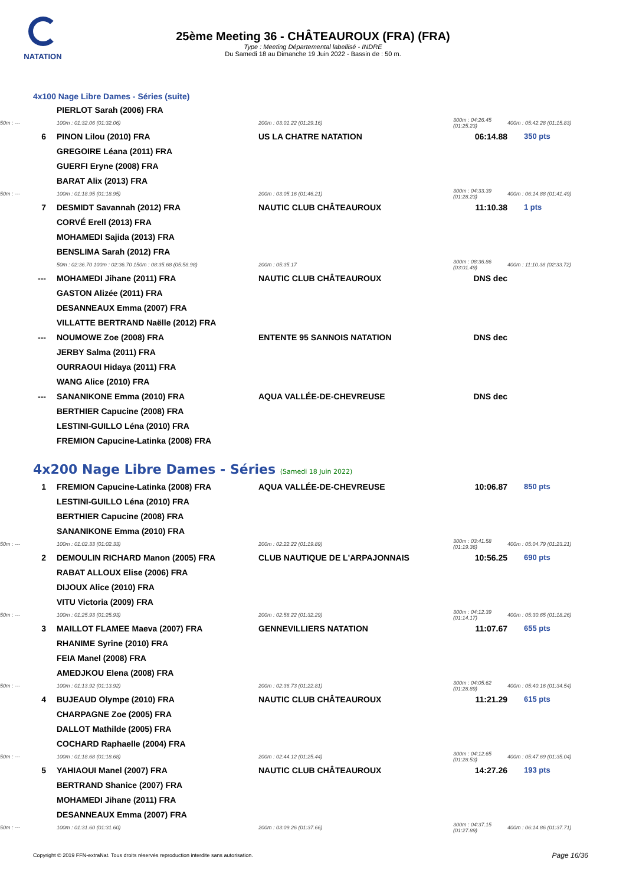NATATION
25ème Meeting 36 - CHÂTEAUROUX (FRA) (FRA)
Type : Meeting Départemental labellisé - INDRE
Du Samedi 18 au Dimanche 19 Juin 2022 - Bassin de : 50 m.
4x100 Nage Libre Dames - Séries (suite)
| | PIERLOT Sarah (2006) FRA | | | |
| 50m : --- | 100m : 01:32.06 (01:32.06) | 200m : 03:01.22 (01:29.16) | 300m : 04:26.45 (01:25.23) | 400m : 05:42.28 (01:15.83) |
| 6 | PINON Lilou (2010) FRA | US LA CHATRE NATATION | 06:14.88 | 350 pts |
| | GREGOIRE Léana (2011) FRA | | | |
| | GUERFI Eryne (2008) FRA | | | |
| | BARAT Alix (2013) FRA | | | |
| 50m : --- | 100m : 01:18.95 (01:18.95) | 200m : 03:05.16 (01:46.21) | 300m : 04:33.39 (01:28.23) | 400m : 06:14.88 (01:41.49) |
| 7 | DESMIDT Savannah (2012) FRA | NAUTIC CLUB CHÂTEAUROUX | 11:10.38 | 1 pts |
| | CORVÉ Erell (2013) FRA | | | |
| | MOHAMEDI Sajida (2013) FRA | | | |
| | BENSLIMA Sarah (2012) FRA | | | |
| | 50m : 02:36.70 100m : 02:36.70 150m : 08:35.68 (05:58.98) | 200m : 05:35.17 | 300m : 08:36.86 (03:01.49) | 400m : 11:10.38 (02:33.72) |
| --- | MOHAMEDI Jihane (2011) FRA | NAUTIC CLUB CHÂTEAUROUX | DNS dec | |
| | GASTON Alizée (2011) FRA | | | |
| | DESANNEAUX Emma (2007) FRA | | | |
| | VILLATTE BERTRAND Naëlle (2012) FRA | | | |
| --- | NOUMOWE Zoe (2008) FRA | ENTENTE 95 SANNOIS NATATION | DNS dec | |
| | JERBY Salma (2011) FRA | | | |
| | OURRAOUI Hidaya (2011) FRA | | | |
| | WANG Alice (2010) FRA | | | |
| --- | SANANIKONE Emma (2010) FRA | AQUA VALLÉE-DE-CHEVREUSE | DNS dec | |
| | BERTHIER Capucine (2008) FRA | | | |
| | LESTINI-GUILLO Léna (2010) FRA | | | |
| | FREMION Capucine-Latinka (2008) FRA | | | |
4x200 Nage Libre Dames - Séries (Samedi 18 Juin 2022)
| 1 | FREMION Capucine-Latinka (2008) FRA | AQUA VALLÉE-DE-CHEVREUSE | 10:06.87 | 850 pts |
| | LESTINI-GUILLO Léna (2010) FRA | | | |
| | BERTHIER Capucine (2008) FRA | | | |
| | SANANIKONE Emma (2010) FRA | | | |
| 50m : --- | 100m : 01:02.33 (01:02.33) | 200m : 02:22.22 (01:19.89) | 300m : 03:41.58 (01:19.36) | 400m : 05:04.79 (01:23.21) |
| 2 | DEMOULIN RICHARD Manon (2005) FRA | CLUB NAUTIQUE DE L'ARPAJONNAIS | 10:56.25 | 690 pts |
| | RABAT ALLOUX Elise (2006) FRA | | | |
| | DIJOUX Alice (2010) FRA | | | |
| | VITU Victoria (2009) FRA | | | |
| 50m : --- | 100m : 01:25.93 (01:25.93) | 200m : 02:58.22 (01:32.29) | 300m : 04:12.39 (01:14.17) | 400m : 05:30.65 (01:18.26) |
| 3 | MAILLOT FLAMEE Maeva (2007) FRA | GENNEVILLIERS NATATION | 11:07.67 | 655 pts |
| | RHANIME Syrine (2010) FRA | | | |
| | FEIA Manel (2008) FRA | | | |
| | AMEDJKOU Elena (2008) FRA | | | |
| 50m : --- | 100m : 01:13.92 (01:13.92) | 200m : 02:36.73 (01:22.81) | 300m : 04:05.62 (01:28.89) | 400m : 05:40.16 (01:34.54) |
| 4 | BUJEAUD Olympe (2010) FRA | NAUTIC CLUB CHÂTEAUROUX | 11:21.29 | 615 pts |
| | CHARPAGNE Zoe (2005) FRA | | | |
| | DALLOT Mathilde (2005) FRA | | | |
| | COCHARD Raphaelle (2004) FRA | | | |
| 50m : --- | 100m : 01:18.68 (01:18.68) | 200m : 02:44.12 (01:25.44) | 300m : 04:12.65 (01:28.53) | 400m : 05:47.69 (01:35.04) |
| 5 | YAHIAOUI Manel (2007) FRA | NAUTIC CLUB CHÂTEAUROUX | 14:27.26 | 193 pts |
| | BERTRAND Shanice (2007) FRA | | | |
| | MOHAMEDI Jihane (2011) FRA | | | |
| | DESANNEAUX Emma (2007) FRA | | | |
| 50m : --- | 100m : 01:31.60 (01:31.60) | 200m : 03:09.26 (01:37.66) | 300m : 04:37.15 (01:27.89) | 400m : 06:14.86 (01:37.71) |
Copyright © 2019 FFN-extraNat. Tous droits réservés reproduction interdite sans autorisation.
Page 16/36